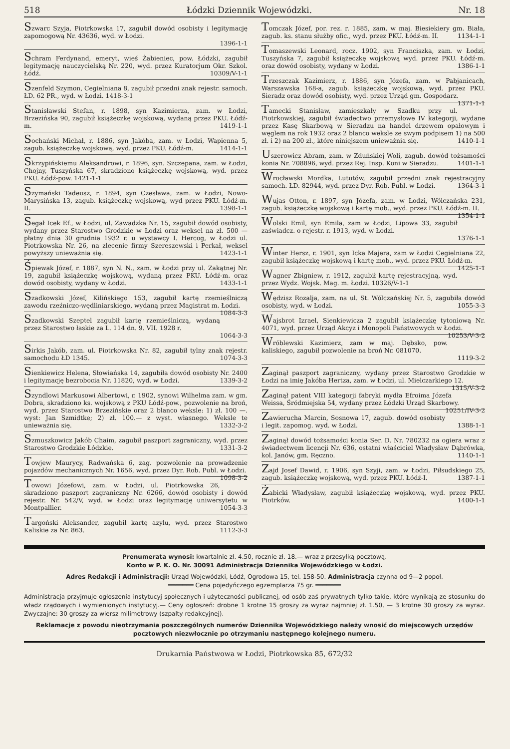518 Łódzki Dziennik Wojewódzki. Nr. 18
Szwarc Szyja, Piotrkowska 17, zagubił dowód osobisty i legitymację zapomogową Nr. 43636, wyd. w Łodzi.
1396-1-1
Schram Ferdynand, emeryt, wieś Żabieniec, pow. Łódzki, zagubił legitymację nauczycielską Nr. 220, wyd. przez Kuratorjum Okr. Szkol. Łódź. 10309/V-1-1
Szenfeld Szymon, Cegielniana 8, zagubił przedni znak rejestr. samoch. ŁD. 62 PR., wyd. w Łodzi. 1418-3-1
Stanisławski Stefan, r. 1898, syn Kazimierza, zam. w Łodzi, Brzezińska 90, zagubił książeczkę wojskową, wydaną przez PKU. Łódź-m. 1419-1-1
Sochański Michał, r. 1886, syn Jakóba, zam. w Łodzi, Wapienna 5, zagub. książeczkę wojskową, wyd. przez PKU. Łódź-m. 1414-1-1
Skrzypińskiemu Aleksandrowi, r. 1896, syn. Szczepana, zam. w Łodzi, Chojny, Tuszyńska 67, skradziono książeczkę wojskową, wyd. przez PKU. Łódź-pow. 1421-1-1
Szymański Tadeusz, r. 1894, syn Czesława, zam. w Łodzi, Nowo-Marysińska 13, zagub. książeczkę wojskową, wyd przez PKU. Łódź-m. II. 1398-1-1
Segał Icek Ef., w Łodzi, ul. Zawadzka Nr. 15, zagubił dowód osobisty, wydany przez Starostwo Grodzkie w Łodzi oraz weksel na zł. 500 — płatny dnia 30 grudnia 1932 r. u wystawcy I. Hercog, w Łodzi ul. Piotrkowska Nr. 26, na zlecenie firmy Szereszewski i Perkał, weksel powyższy unieważnia się. 1423-1-1
Śpiewak Józef, r. 1887, syn N. N., zam. w Łodzi przy ul. Zakątnej Nr. 19, zagubił książeczkę wojskową, wydaną przez PKU. Łódź-m. oraz dowód osobisty, wydany w Łodzi. 1433-1-1
Szadkowski Józef, Kilińskiego 153, zagubił kartę rzemieślniczą zawodu rzeźniczo-wędliniarskiego, wydaną przez Magistrat m. Łodzi. 1084-3-3
Szadkowski Szeptel zagubił kartę rzemieślniczą, wydaną przez Starostwo łaskie za L. 114 dn. 9. VII. 1928 r.
1064-3-3
Sirkis Jakób, zam. ul. Piotrkowska Nr. 82, zagubił tylny znak rejestr. samochodu ŁD 1345. 1074-3-3
Sienkiewicz Helena, Słowiańska 14, zagubiła dowód osobisty Nr. 2400 i legitymację bezrobocia Nr. 11820, wyd. w Łodzi. 1339-3-2
Szyndlowi Markusowi Albertowi, r. 1902, synowi Wilhelma zam. w gm. Dobra, skradziono ks. wojskową z PKU Łódź-pow., pozwolenie na broń, wyd. przez Starostwo Brzezińskie oraz 2 blanco weksle: 1) zł. 100 —. wyst: Jan Szmidtke; 2) zł. 100.— z wyst. własnego. Weksle te unieważnia się. 1332-3-2
Szmuszkowicz Jakób Chaim, zagubił paszport zagraniczny, wyd. przez Starostwo Grodzkie Łódzkie. 1331-3-2
Towjew Maurycy, Radwańska 6, zag. pozwolenie na prowadzenie pojazdów mechanicznych Nr. 1656, wyd. przez Dyr. Rob. Publ. w Łodzi. 1098-3-2
Towowi Józefowi, zam. w Łodzi, ul. Piotrkowska 26, skradziono paszport zagraniczny Nr. 6266, dowód osobisty i dowód rejestr. Nr. 542/V, wyd. w Łodzi oraz legitymację uniwersytetu w Montpallier. 1054-3-3
Targoński Aleksander, zagubił kartę azylu, wyd. przez Starostwo Kaliskie za Nr. 863. 1112-3-3
Tomczak Józef, por. rez. r. 1885, zam. w maj. Biesiekiery gm. Biała, zagub. ks. stanu służby ofic., wyd. przez PKU. Łódź-m. II. 1134-1-1
Tomaszewski Leonard, rocz. 1902, syn Franciszka, zam. w Łodzi, Tuszyńska 7, zagubił książeczkę wojskową wyd. przez PKU. Łódź-m. oraz dowód osobisty, wydany w Łodzi. 1386-1-1
Trzeszczak Kazimierz, r. 1886, syn Józefa, zam. w Pabjanicach, Warszawska 168-a, zagub. książeczkę wojskową, wyd. przez PKU. Sieradz oraz dowód osobisty, wyd. przez Urząd gm. Gospodarz. 1371-1-1
Tamecki Stanisław, zamieszkały w Szadku przy ul. Piotrkowskiej, zagubił świadectwo przemysłowe IV kategorji, wydane przez Kasę Skarbową w Sieradzu na handel drzewem opałowym i węglem na rok 1932 oraz 2 blanco weksle ze swym podpisem 1) na 500 zł. i 2) na 200 zł., które niniejszem unieważnia się. 1410-1-1
Uszerowicz Abram, zam. w Zduńskiej Woli, zagub. dowód tożsamości konia Nr. 708896, wyd. przez Rej. Insp. Koni w Sieradzu. 1401-1-1
Wrocławski Mordka, Lututów, zagubił przedni znak rejestracyjny samoch. ŁD. 82944, wyd. przez Dyr. Rob. Publ. w Łodzi. 1364-3-1
Wujas Otton, r. 1897, syn Józefa, zam. w Łodzi, Wólczańska 231, zagub. książeczkę wojskową i kartę mob., wyd. przez PKU. Łódź-m. II. 1354-1-1
Wolski Emil, syn Emila, zam w Łodzi, Lipowa 33, zagubił zaświadcz. o rejestr. r. 1913, wyd. w Łodzi.
1376-1-1
Winter Hersz, r. 1901, syn Icka Majera, zam w Łodzi Cegielniana 22, zagubił książeczkę wojskową i kartę mob., wyd. przez PKU. Łódź-m. 1425-1-1
Wagner Zbigniew, r. 1912, zagubił kartę rejestracyjną, wyd. przez Wydz. Wojsk. Mag. m. Łodzi. 10326/V-1-1
Wędzisz Rozalja, zam. na ul. St. Wólczańskiej Nr. 5, zagubiła dowód osobisty, wyd. w Łodzi. 1055-3-3
Wajsbrot Izrael, Sienkiewicza 2 zagubił książeczkę tytoniową Nr. 4071, wyd. przez Urząd Akcyz i Monopoli Państwowych w Łodzi. 10253/V-3-2
Wróblewski Kazimierz, zam w maj. Dębsko, pow. kaliskiego, zagubił pozwolenie na broń Nr. 081070.
1119-3-2
Zaginął paszport zagraniczny, wydany przez Starostwo Grodzkie w Łodzi na imię Jakóba Hertza, zam. w Łodzi, ul. Mielczarkiego 12. 1315/V-3-2
Zaginął patent VIII kategorji fabryki mydła Efroima Józefa Weissa, Śródmiejska 54, wydany przez Łódzki Urząd Skarbowy. 10251/IV-3-2
Zawierucha Marcin, Sosnowa 17, zagub. dowód osobisty i legit. zapomog. wyd. w Łodzi. 1388-1-1
Zaginął dowód tożsamości konia Ser. D. Nr. 780232 na ogiera wraz z świadectwem licencji Nr. 636, ostatni właściciel Władysław Dąbrówka, kol. Janów, gm. Ręczno. 1140-1-1
Zajd Josef Dawid, r. 1906, syn Szyji, zam. w Łodzi, Piłsudskiego 25, zagub. książeczkę wojskową, wyd. przez PKU. Łódź-I. 1387-1-1
Żabicki Władysław, zagubił książeczkę wojskową, wyd. przez PKU. Piotrków. 1400-1-1
Prenumerata wynosi: kwartalnie zł. 4.50, rocznie zł. 18.— wraz z przesyłką pocztową.
Konto w P. K. O. Nr. 30091 Administracja Dziennika Wojewódzkiego w Łodzi.
Adres Redakcji i Administracji: Urząd Wojewódzki, Łódź, Ogrodowa 15, tel. 158-50. Administracja czynna od 9—2 popoł.
═══════ Cena pojedyńczego egzemplarza 75 gr. ═══════
Administracja przyjmuje ogłoszenia instytucyj społecznych i użyteczności publicznej, od osób zaś prywatnych tylko takie, które wynikają ze stosunku do władz rządowych i wymienionych instytucyj.— Ceny ogłoszeń: drobne 1 krotne 15 groszy za wyraz najmniej zł. 1.50, — 3 krotne 30 groszy za wyraz. Zwyczajne: 30 groszy za wiersz milimetrowy (szpalty redakcyjnej).
Reklamacje z powodu nieotrzymania poszczególnych numerów Dziennika Wojewódzkiego należy wnosić do miejscowych urzędów pocztowych niezwłocznie po otrzymaniu następnego kolejnego numeru.
Drukarnia Państwowa w Łodzi, Piotrkowska 85, 672/32